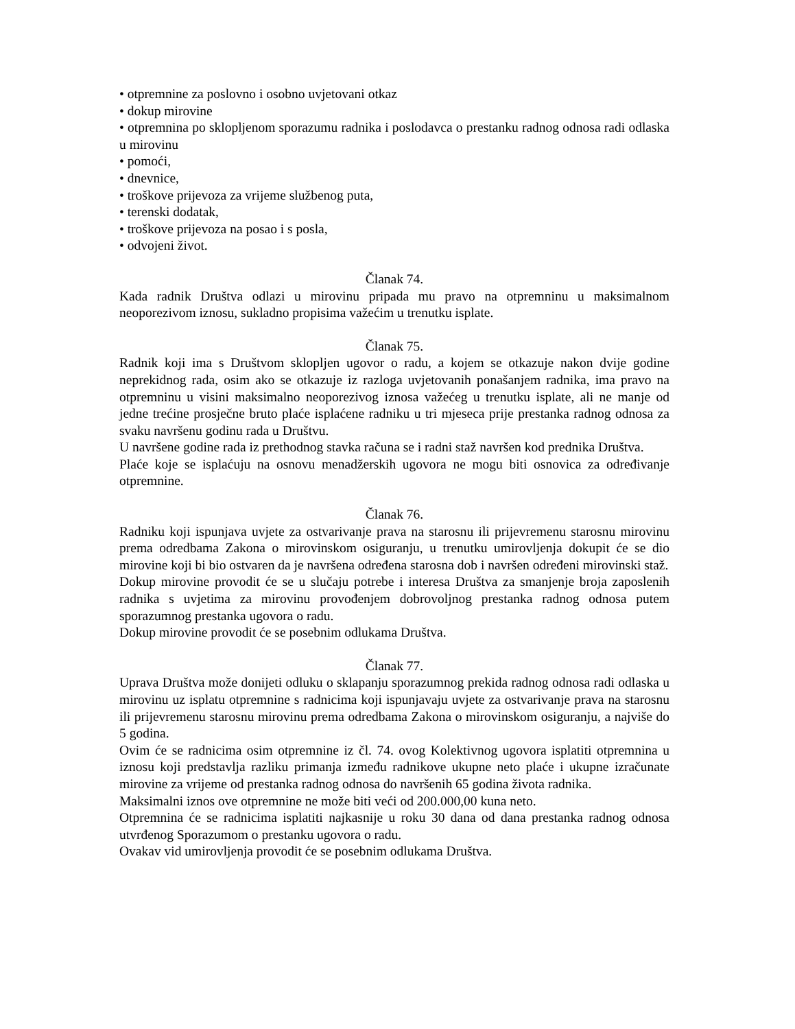• otpremnine za poslovno i osobno uvjetovani otkaz
• dokup mirovine
• otpremnina po sklopljenom sporazumu radnika i poslodavca o prestanku radnog odnosa radi odlaska u mirovinu
• pomoći,
• dnevnice,
• troškove prijevoza za vrijeme službenog puta,
• terenski dodatak,
• troškove prijevoza na posao i s posla,
• odvojeni život.
Članak 74.
Kada radnik Društva odlazi u mirovinu pripada mu pravo na otpremninu u maksimalnom neoporezivom iznosu, sukladno propisima važećim u trenutku isplate.
Članak 75.
Radnik koji ima s Društvom sklopljen ugovor o radu, a kojem se otkazuje nakon dvije godine neprekidnog rada, osim ako se otkazuje iz razloga uvjetovanih ponašanjem radnika, ima pravo na otpremninu u visini maksimalno neoporezivog iznosa važećeg u trenutku isplate, ali ne manje od jedne trećine prosječne bruto plaće isplaćene radniku u tri mjeseca prije prestanka radnog odnosa za svaku navršenu godinu rada u Društvu.
U navršene godine rada iz prethodnog stavka računa se i radni staž navršen kod prednika Društva.
Plaće koje se isplaćuju na osnovu menadžerskih ugovora ne mogu biti osnovica za određivanje otpremnine.
Članak 76.
Radniku koji ispunjava uvjete za ostvarivanje prava na starosnu ili prijevremenu starosnu mirovinu prema odredbama Zakona o mirovinskom osiguranju, u trenutku umirovljenja dokupit će se dio mirovine koji bi bio ostvaren da je navršena određena starosna dob i navršen određeni mirovinski staž.
Dokup mirovine provodit će se u slučaju potrebe i interesa Društva za smanjenje broja zaposlenih radnika s uvjetima za mirovinu provođenjem dobrovoljnog prestanka radnog odnosa putem sporazumnog prestanka ugovora o radu.
Dokup mirovine provodit će se posebnim odlukama Društva.
Članak 77.
Uprava Društva može donijeti odluku o sklapanju sporazumnog prekida radnog odnosa radi odlaska u mirovinu uz isplatu otpremnine s radnicima koji ispunjavaju uvjete za ostvarivanje prava na starosnu ili prijevremenu starosnu mirovinu prema odredbama Zakona o mirovinskom osiguranju, a najviše do 5 godina.
Ovim će se radnicima osim otpremnine iz čl. 74. ovog Kolektivnog ugovora isplatiti otpremnina u iznosu koji predstavlja razliku primanja između radnikove ukupne neto plaće i ukupne izračunate mirovine za vrijeme od prestanka radnog odnosa do navršenih 65 godina života radnika.
Maksimalni iznos ove otpremnine ne može biti veći od 200.000,00 kuna neto.
Otpremnina će se radnicima isplatiti najkasnije u roku 30 dana od dana prestanka radnog odnosa utvrđenog Sporazumom o prestanku ugovora o radu.
Ovakav vid umirovljenja provodit će se posebnim odlukama Društva.